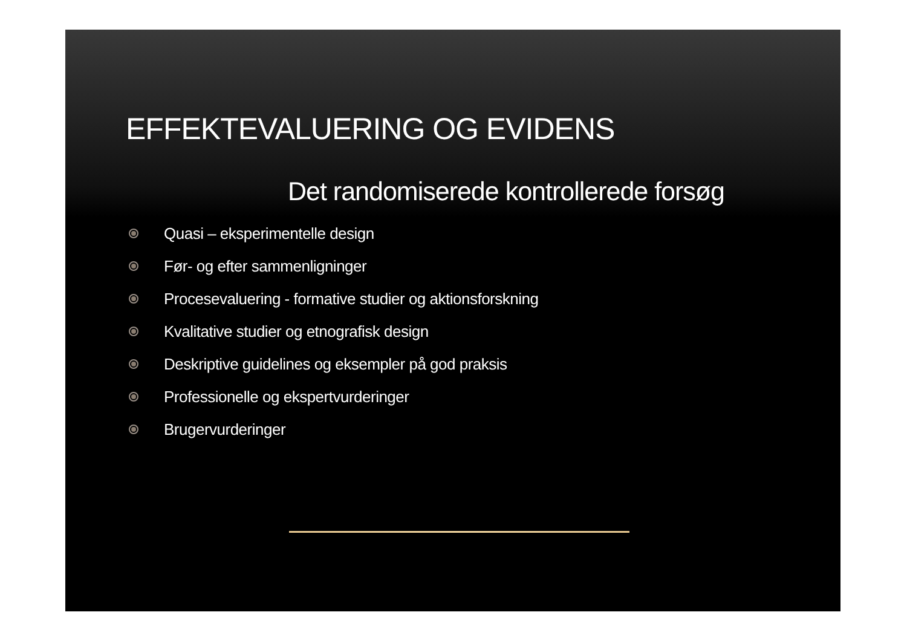EFFEKTEVALUERING OG EVIDENS
Det randomiserede kontrollerede forsøg
Quasi – eksperimentelle design
Før- og efter sammenligninger
Procesevaluering - formative studier og aktionsforskning
Kvalitative studier og etnografisk design
Deskriptive guidelines og eksempler på god praksis
Professionelle og ekspertvurderinger
Brugervurderinger